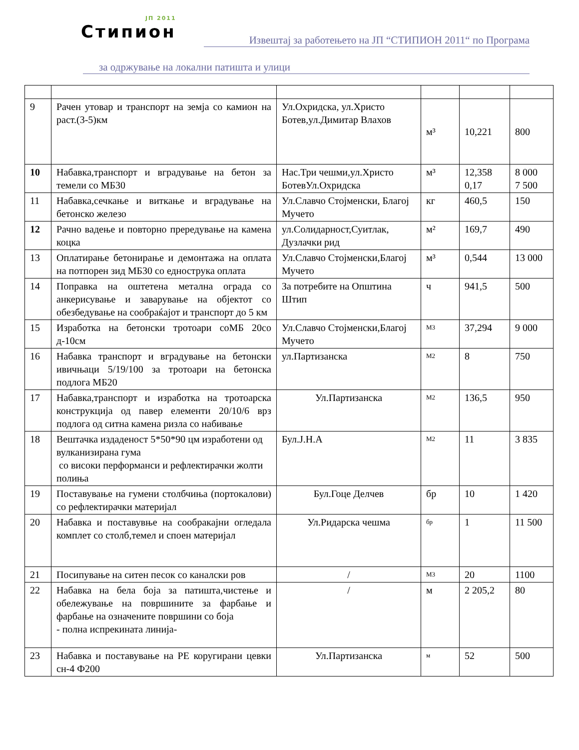ЈП 2011
Стипион
Извештај за работењето на ЈП “СТИПИОН 2011“ по Програма
за одржување на локални патишта и улици
| 9 | Рачен утовар и транспорт на земја со камион на раст.(3-5)км | Ул.Охридска, ул.Христо Ботев,ул.Димитар Влахов | м³ | 10,221 | 800 |
| 10 | Набавка,транспорт и вградување на бетон за темели со МБ30 | Нас.Три чешми,ул.Христо БотевУл.Охридска | м³ | 12,358 0,17 | 8 000 7 500 |
| 11 | Набавка,сечкање и виткање и вградување на бетонско железо | Ул.Славчо Стојменски, Благој Мучето | кг | 460,5 | 150 |
| 12 | Рачно вадење и повторно прередување на камена коцка | ул.Солидарност,Суитлак, Дузлачки рид | м² | 169,7 | 490 |
| 13 | Оплатирање бетонирање и демонтажа на оплата на потпорен зид МБ30 со еднострука оплата | Ул.Славчо Стојменски,Благој Мучето | м³ | 0,544 | 13 000 |
| 14 | Поправка на оштетена метална ограда со анкерисување и заварување на објектот со обезбедување на сообраќајот и транспорт до 5 км | За потребите на Општина Штип | ч | 941,5 | 500 |
| 15 | Изработка на бетонски тротоари соМБ 20со д-10см | Ул.Славчо Стојменски,Благој Мучето | М3 | 37,294 | 9 000 |
| 16 | Набавка транспорт и вградување на бетонски ивичњаци 5/19/100 за тротоари на бетонска подлога МБ20 | ул.Партизанска | М2 | 8 | 750 |
| 17 | Набавка,транспорт и изработка на тротоарска конструкција од павер елементи 20/10/6 врз подлога од ситна камена ризла со набивање | Ул.Партизанска | М2 | 136,5 | 950 |
| 18 | Вештачка издаденост 5*50*90 цм изработени од вулканизирана гума со високи перформанси и рефлектирачки жолти полиња | Бул.Ј.Н.А | М2 | 11 | 3 835 |
| 19 | Поставување на гумени столбчиња (портокалови) со рефлектирачки материјал | Бул.Гоце Делчев | бр | 10 | 1 420 |
| 20 | Набавка и поставувње на сообракајни огледала комплет со столб,темел и споен материјал | Ул.Ридарска чешма | бр | 1 | 11 500 |
| 21 | Посипување на ситен песок со каналски ров | / | М3 | 20 | 1100 |
| 22 | Набавка на бела боја за патишта,чистење и обележување на површините за фарбање и фарбање на означените површини со боја - полна испрекината линија- | / | м | 2 205,2 | 80 |
| 23 | Набавка и поставување на PE коругирани цевки сн-4 Ф200 | Ул.Партизанска | м | 52 | 500 |